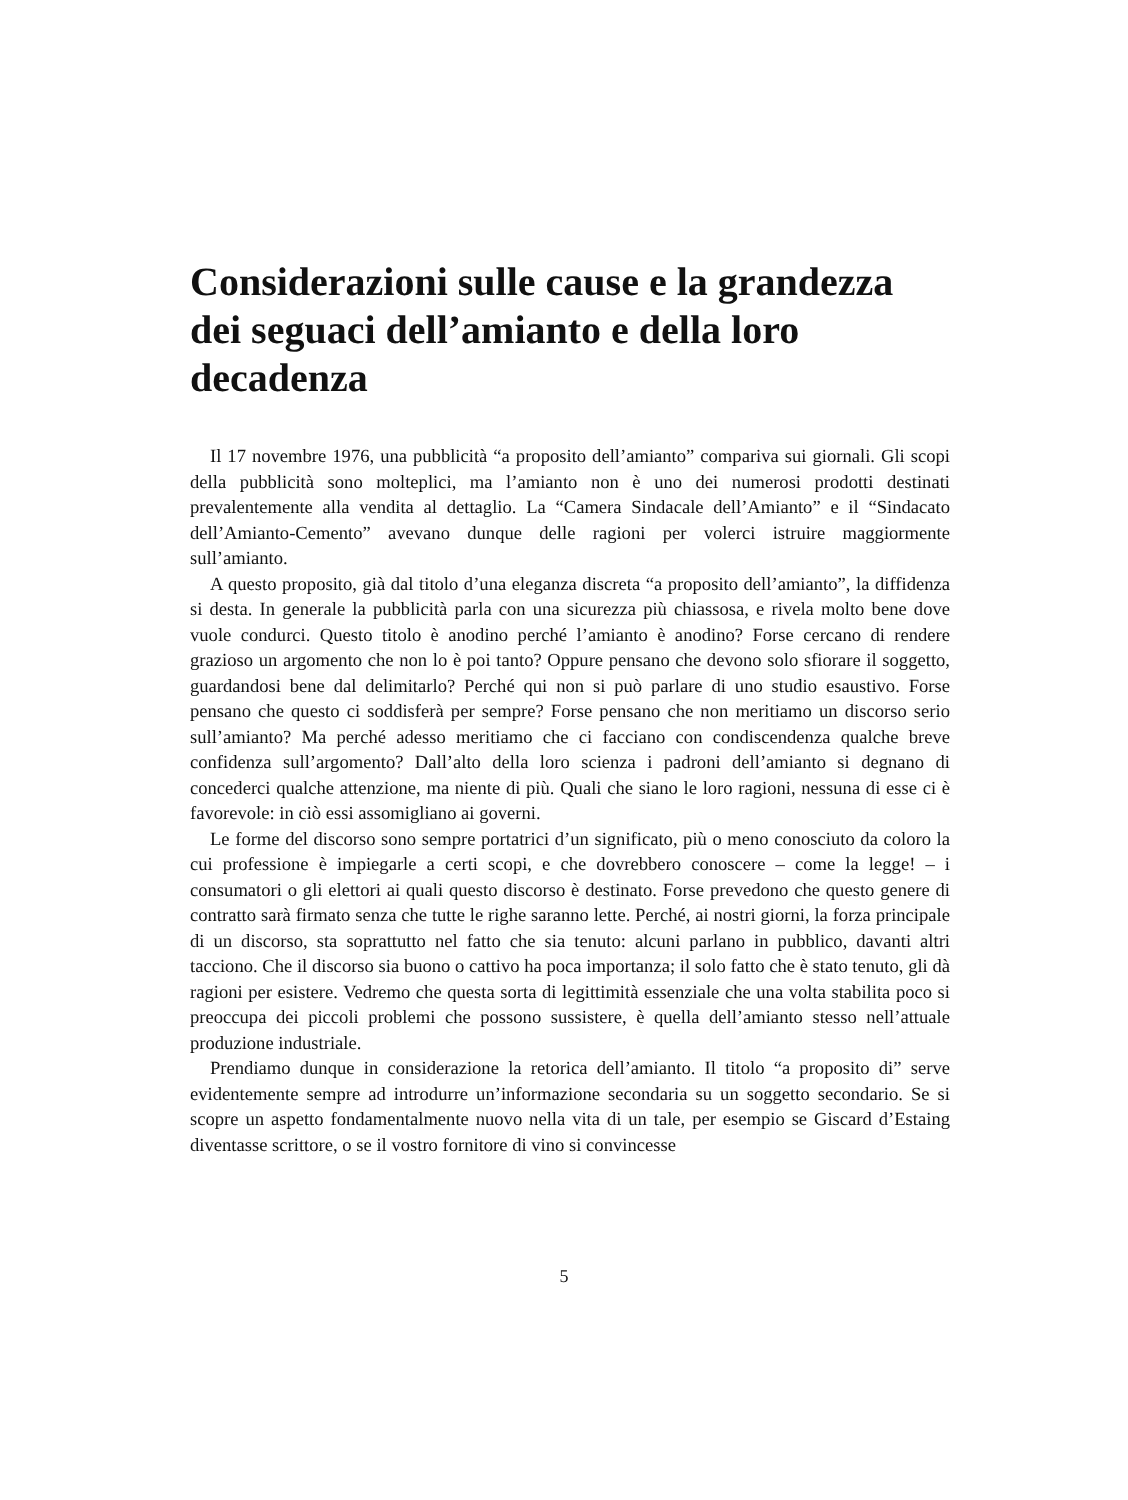Considerazioni sulle cause e la grandezza dei seguaci dell’amianto e della loro decadenza
Il 17 novembre 1976, una pubblicità “a proposito dell’amianto” compariva sui giornali. Gli scopi della pubblicità sono molteplici, ma l’amianto non è uno dei numerosi prodotti destinati prevalentemente alla vendita al dettaglio. La “Camera Sindacale dell’Amianto” e il “Sindacato dell’Amianto-Cemento” avevano dunque delle ragioni per volerci istruire maggiormente sull’amianto.
A questo proposito, già dal titolo d’una eleganza discreta “a proposito dell’amianto”, la diffidenza si desta. In generale la pubblicità parla con una sicurezza più chiassosa, e rivela molto bene dove vuole condurci. Questo titolo è anodino perché l’amianto è anodino? Forse cercano di rendere grazioso un argomento che non lo è poi tanto? Oppure pensano che devono solo sfiorare il soggetto, guardandosi bene dal delimitarlo? Perché qui non si può parlare di uno studio esaustivo. Forse pensano che questo ci soddisferà per sempre? Forse pensano che non meritiamo un discorso serio sull’amianto? Ma perché adesso meritiamo che ci facciano con condiscendenza qualche breve confidenza sull’argomento? Dall’alto della loro scienza i padroni dell’amianto si degnano di concederci qualche attenzione, ma niente di più. Quali che siano le loro ragioni, nessuna di esse ci è favorevole: in ciò essi assomigliano ai governi.
Le forme del discorso sono sempre portatrici d’un significato, più o meno conosciuto da coloro la cui professione è impiegarle a certi scopi, e che dovrebbero conoscere – come la legge! – i consumatori o gli elettori ai quali questo discorso è destinato. Forse prevedono che questo genere di contratto sarà firmato senza che tutte le righe saranno lette. Perché, ai nostri giorni, la forza principale di un discorso, sta soprattutto nel fatto che sia tenuto: alcuni parlano in pubblico, davanti altri tacciono. Che il discorso sia buono o cattivo ha poca importanza; il solo fatto che è stato tenuto, gli dà ragioni per esistere. Vedremo che questa sorta di legittimità essenziale che una volta stabilita poco si preoccupa dei piccoli problemi che possono sussistere, è quella dell’amianto stesso nell’attuale produzione industriale.
Prendiamo dunque in considerazione la retorica dell’amianto. Il titolo “a proposito di” serve evidentemente sempre ad introdurre un’informazione secondaria su un soggetto secondario. Se si scopre un aspetto fondamentalmente nuovo nella vita di un tale, per esempio se Giscard d’Estaing diventasse scrittore, o se il vostro fornitore di vino si convincesse
5